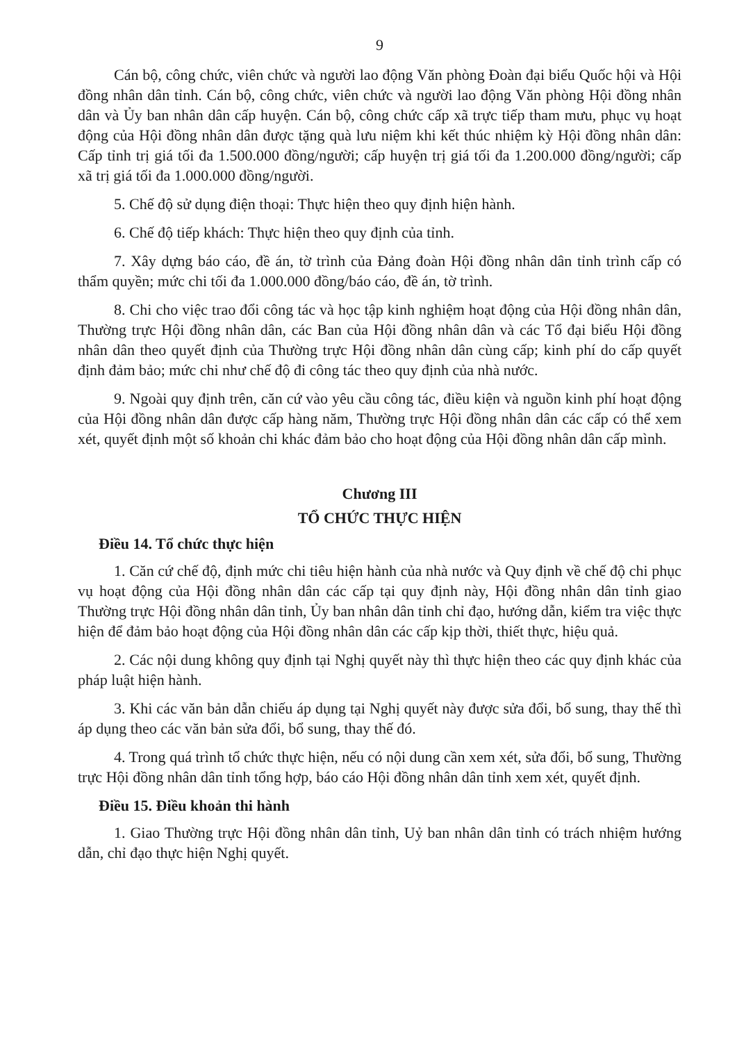9
Cán bộ, công chức, viên chức và người lao động Văn phòng Đoàn đại biểu Quốc hội và Hội đồng nhân dân tỉnh. Cán bộ, công chức, viên chức và người lao động Văn phòng Hội đồng nhân dân và Ủy ban nhân dân cấp huyện. Cán bộ, công chức cấp xã trực tiếp tham mưu, phục vụ hoạt động của Hội đồng nhân dân được tặng quà lưu niệm khi kết thúc nhiệm kỳ Hội đồng nhân dân: Cấp tỉnh trị giá tối đa 1.500.000 đồng/người; cấp huyện trị giá tối đa 1.200.000 đồng/người; cấp xã trị giá tối đa 1.000.000 đồng/người.
5. Chế độ sử dụng điện thoại: Thực hiện theo quy định hiện hành.
6. Chế độ tiếp khách: Thực hiện theo quy định của tỉnh.
7. Xây dựng báo cáo, đề án, tờ trình của Đảng đoàn Hội đồng nhân dân tỉnh trình cấp có thẩm quyền; mức chi tối đa 1.000.000 đồng/báo cáo, đề án, tờ trình.
8. Chi cho việc trao đổi công tác và học tập kinh nghiệm hoạt động của Hội đồng nhân dân, Thường trực Hội đồng nhân dân, các Ban của Hội đồng nhân dân và các Tổ đại biểu Hội đồng nhân dân theo quyết định của Thường trực Hội đồng nhân dân cùng cấp; kinh phí do cấp quyết định đảm bảo; mức chi như chế độ đi công tác theo quy định của nhà nước.
9. Ngoài quy định trên, căn cứ vào yêu cầu công tác, điều kiện và nguồn kinh phí hoạt động của Hội đồng nhân dân được cấp hàng năm, Thường trực Hội đồng nhân dân các cấp có thể xem xét, quyết định một số khoản chi khác đảm bảo cho hoạt động của Hội đồng nhân dân cấp mình.
Chương III
TỔ CHỨC THỰC HIỆN
Điều 14. Tổ chức thực hiện
1. Căn cứ chế độ, định mức chi tiêu hiện hành của nhà nước và Quy định về chế độ chi phục vụ hoạt động của Hội đồng nhân dân các cấp tại quy định này, Hội đồng nhân dân tỉnh giao Thường trực Hội đồng nhân dân tỉnh, Ủy ban nhân dân tỉnh chỉ đạo, hướng dẫn, kiểm tra việc thực hiện để đảm bảo hoạt động của Hội đồng nhân dân các cấp kịp thời, thiết thực, hiệu quả.
2. Các nội dung không quy định tại Nghị quyết này thì thực hiện theo các quy định khác của pháp luật hiện hành.
3. Khi các văn bản dẫn chiếu áp dụng tại Nghị quyết này được sửa đổi, bổ sung, thay thế thì áp dụng theo các văn bản sửa đổi, bổ sung, thay thế đó.
4. Trong quá trình tổ chức thực hiện, nếu có nội dung cần xem xét, sửa đổi, bổ sung, Thường trực Hội đồng nhân dân tỉnh tổng hợp, báo cáo Hội đồng nhân dân tỉnh xem xét, quyết định.
Điều 15. Điều khoản thi hành
1. Giao Thường trực Hội đồng nhân dân tỉnh, Uỷ ban nhân dân tỉnh có trách nhiệm hướng dẫn, chỉ đạo thực hiện Nghị quyết.